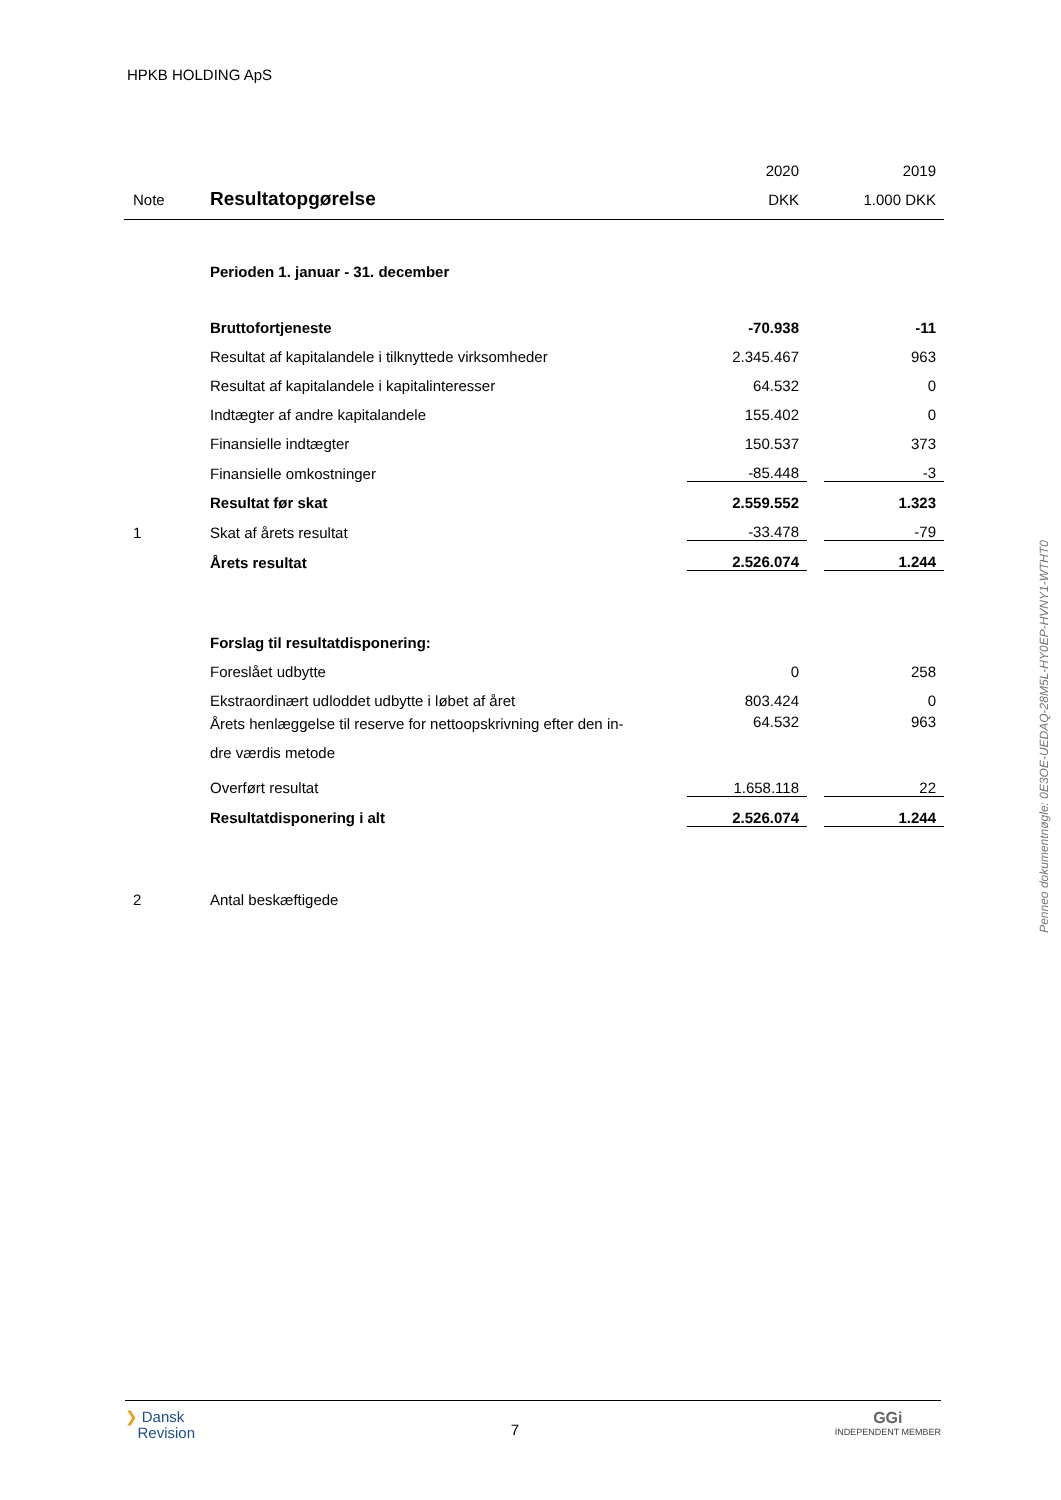HPKB HOLDING ApS
| | | 2020 | | 2019 |
| Note | Resultatopgørelse | DKK | | 1.000 DKK |
| | Perioden 1. januar - 31. december | | | |
| | Bruttofortjeneste | -70.938 | | -11 |
| | Resultat af kapitalandele i tilknyttede virksomheder | 2.345.467 | | 963 |
| | Resultat af kapitalandele i kapitalinteresser | 64.532 | | 0 |
| | Indtægter af andre kapitalandele | 155.402 | | 0 |
| | Finansielle indtægter | 150.537 | | 373 |
| | Finansielle omkostninger | -85.448 | | -3 |
| | Resultat før skat | 2.559.552 | | 1.323 |
| 1 | Skat af årets resultat | -33.478 | | -79 |
| | Årets resultat | 2.526.074 | | 1.244 |
| | Forslag til resultatdisponering: | | | |
| | Foreslået udbytte | 0 | | 258 |
| | Ekstraordinært udloddet udbytte i løbet af året | 803.424 | | 0 |
| | Årets henlæggelse til reserve for nettoopskrivning efter den in- dre værdis metode | 64.532 | | 963 |
| | Overført resultat | 1.658.118 | | 22 |
| | Resultatdisponering i alt | 2.526.074 | | 1.244 |
| 2 | Antal beskæftigede | | | |
Penneo dokumentnøgle: 0E3OE-UEDAQ-28M5L-HY0EP-HVNY1-WTHT0
❯ Dansk
Revision
7
GGi
INDEPENDENT MEMBER